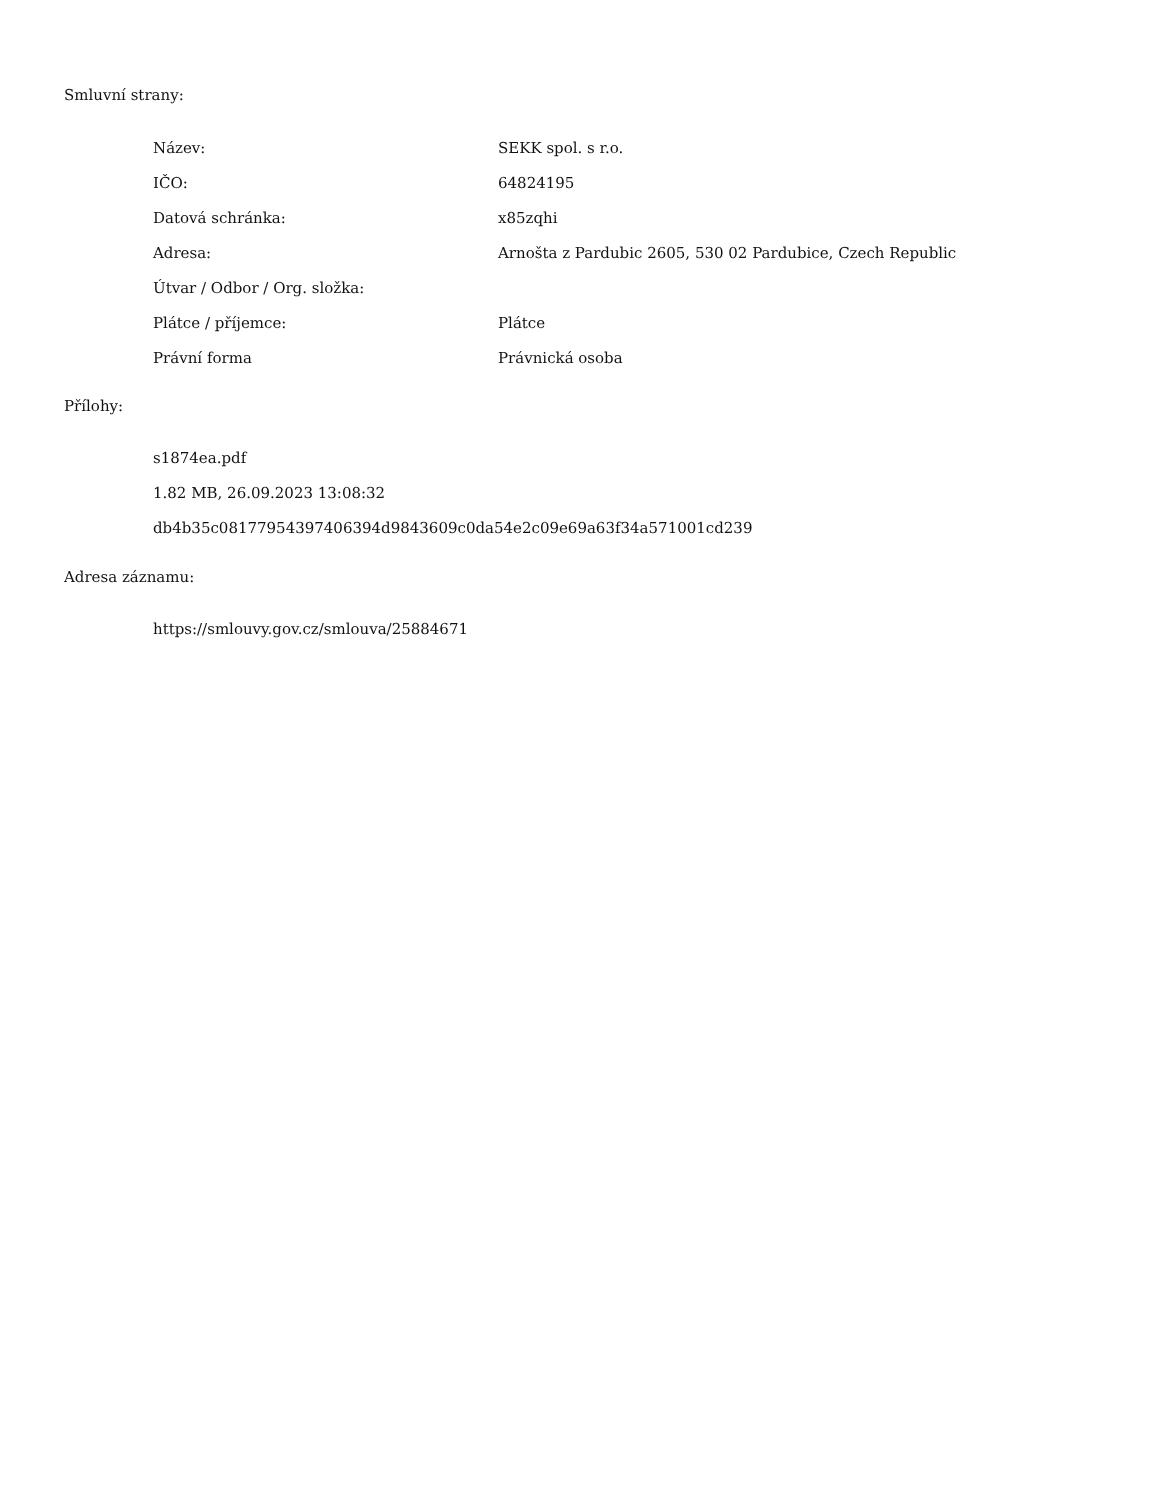Smluvní strany:
| Název: | SEKK spol. s r.o. |
| IČO: | 64824195 |
| Datová schránka: | x85zqhi |
| Adresa: | Arnošta z Pardubic 2605, 530 02 Pardubice, Czech Republic |
| Útvar / Odbor / Org. složka: | |
| Plátce / příjemce: | Plátce |
| Právní forma | Právnická osoba |
Přílohy:
s1874ea.pdf
1.82 MB, 26.09.2023 13:08:32
db4b35c08177954397406394d9843609c0da54e2c09e69a63f34a571001cd239
Adresa záznamu:
https://smlouvy.gov.cz/smlouva/25884671